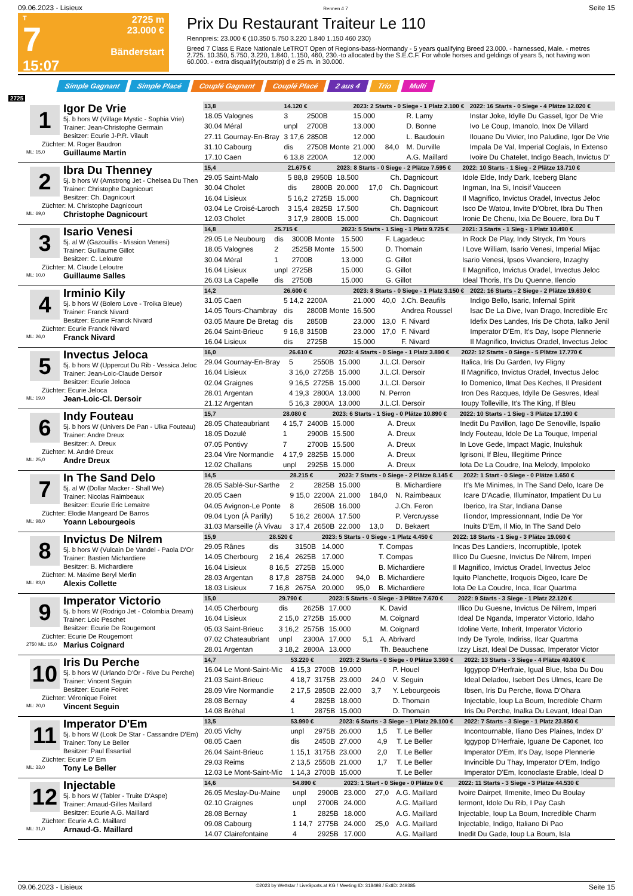09.06.2023 - Lisieux Rennen # 7 Seite 15
T
7
15:07
2725 m
23.000 €
Bänderstart
Prix Du Restaurant Traiteur Le 110
Rennpreis: 23.000 € (10.350 5.750 3.220 1.840 1.150 460 230)
Breed 7 Class E Race Nationale LeTROT Open of Regions-bass-Normandy - 5 years qualifying Breed 23.000. - harnessed, Male. - metres 2.725. 10.350, 5.750, 3.220, 1.840, 1.150, 460, 230.-to allocated by the S.E.C.F. For whole horses and geldings of years 5, not having won 60.000. - extra disqualify(outstrip) d e 25 m. in 30.000.
Simple Gagnant Simple Placé Couplé Gagnant Couplé Placé 2 aus 4 Trio Multi
2725
1
Igor De Vrie
5j. b hors W (Village Mystic - Sophia Vrie)
Trainer: Jean-Christophe Germain
Besitzer: Ecurie J-P.R. Vilault
Züchter: M. Roger Baudron
ML: 15,0
Guillaume Martin
| 13,8 | 14.120 € | | 2023: 2 Starts - 0 Siege - 1 Platz 2.100 € | | | | | 2022: 16 Starts - 0 Siege - 4 Plätze 12.020 € |
| 18.05 Valognes | 3 | 2500B | 15.000 | | R. Lamy | | | Instar Joke, Idylle Du Gassel, Igor De Vrie |
| 30.04 Méral | unpl | 2700B | 13.000 | | D. Bonne | | | Ivo Le Coup, Imanolo, Inox De Villard |
| 27.11 Gournay-En-Bray | 3 17,6 | 2850B | 12.000 | | L. Baudouin | | | Ilouane Du Vivier, Ino Paludine, Igor De Vrie |
| 31.10 Cabourg | dis | 2750B Monte | 21.000 | 84,0 | M. Durville | | | Impala De Val, Imperial Coglais, In Extenso |
| 17.10 Caen | 6 13,8 | 2200A | 12.000 | | A.G. Maillard | | | Ivoire Du Chatelet, Indigo Beach, Invictus D' |
2
Ibra Du Thenney
5j. b hors W (Amstrong Jet - Chelsea Du Then
Trainer: Christophe Dagnicourt
Besitzer: Ch. Dagnicourt
Züchter: M. Christophe Dagnicourt
ML: 69,0
Christophe Dagnicourt
| 15,4 | 21.675 € | | 2023: 8 Starts - 0 Siege - 2 Plätze 7.595 € | | | | | 2022: 10 Starts - 1 Sieg - 2 Plätze 13.710 € |
| 29.05 Saint-Malo | 5 88,8 | 2950B | 18.500 | | Ch. Dagnicourt | | | Idole Elde, Indy Dark, Iceberg Blanc |
| 30.04 Cholet | dis | 2800B | 20.000 | 17,0 | Ch. Dagnicourt | | | Ingman, Ina Si, Incisif Vauceen |
| 16.04 Lisieux | 5 16,2 | 2725B | 15.000 | | Ch. Dagnicourt | | | Il Magnifico, Invictus Oradel, Invectus Jeloc |
| 03.04 Le Croisé-Laroch | 3 15,4 | 2825B | 17.500 | | Ch. Dagnicourt | | | Isco De Watou, Invite D'Obret, Ibra Du Then |
| 12.03 Cholet | 3 17,9 | 2800B | 15.000 | | Ch. Dagnicourt | | | Ironie De Chenu, Ixia De Bouere, Ibra Du T |
3
Isario Venesi
5j. al W (Gazouillis - Mission Venesi)
Trainer: Guillaume Gillot
Besitzer: C. Leloutre
Züchter: M. Claude Leloutre
ML: 10,0
Guillaume Salles
| 14,8 | 25.715 € | | 2023: 5 Starts - 1 Sieg - 1 Platz 9.725 € | | | | | 2021: 3 Starts - 1 Sieg - 1 Platz 10.490 € |
| 29.05 Le Neubourg | dis | 3000B Monte | 15.500 | | F. Lagadeuc | | | In Rock De Play, Indy Stryck, I'm Yours |
| 18.05 Valognes | 2 | 2525B Monte | 15.500 | | D. Thomain | | | I Love William, Isario Venesi, Imperial Mijac |
| 30.04 Méral | 1 | 2700B | 13.000 | | G. Gillot | | | Isario Venesi, Ipsos Vivanciere, Inzaghy |
| 16.04 Lisieux | unpl | 2725B | 15.000 | | G. Gillot | | | Il Magnifico, Invictus Oradel, Invectus Jeloc |
| 26.03 La Capelle | dis | 2750B | 15.000 | | G. Gillot | | | Ideal Thoris, It's Du Quenne, Ilencio |
4
Irminio Kily
5j. b hors W (Bolero Love - Troika Bleue)
Trainer: Franck Nivard
Besitzer: Ecurie Franck Nivard
Züchter: Ecurie Franck Nivard
ML: 26,0
Franck Nivard
| 14,2 | 26.600 € | | 2023: 8 Starts - 0 Siege - 1 Platz 3.150 € | | | | | 2022: 16 Starts - 2 Siege - 2 Plätze 19.630 € |
| 31.05 Caen | 5 14,2 | 2200A | 21.000 | 40,0 | J.Ch. Beaufils | | | Indigo Bello, Isaric, Infernal Spirit |
| 14.05 Tours-Chambray | dis | 2800B Monte | 16.500 | | Andrea Roussel | | | Isac De La Dive, Ivan Drago, Incredible Erc |
| 03.05 Maure De Bretag | dis | 2850B | 23.000 | 13,0 | F. Nivard | | | Idefix Des Landes, Iris De Chota, Ialko Jenil |
| 26.04 Saint-Brieuc | 9 16,8 | 3150B | 23.000 | 17,0 | F. Nivard | | | Imperator D'Em, It's Day, Isope Plennerie |
| 16.04 Lisieux | dis | 2725B | 15.000 | | F. Nivard | | | Il Magnifico, Invictus Oradel, Invectus Jeloc |
5
Invectus Jeloca
5j. b hors W (Uppercut Du Rib - Vessica Jeloc
Trainer: Jean-Loic-Claude Dersoir
Besitzer: Ecurie Jeloca
Züchter: Ecurie Jeloca
ML: 19,0
Jean-Loic-Cl. Dersoir
| 16,0 | 26.610 € | | 2023: 4 Starts - 0 Siege - 1 Platz 3.890 € | | | | | 2022: 12 Starts - 0 Siege - 5 Plätze 17.770 € |
| 29.04 Gournay-En-Bray | 5 | 2550B | 15.000 | | J.L.Cl. Dersoir | | | Italica, Iris Du Garden, Ivy Fligny |
| 16.04 Lisieux | 3 16,0 | 2725B | 15.000 | | J.L.Cl. Dersoir | | | Il Magnifico, Invictus Oradel, Invectus Jeloc |
| 02.04 Graignes | 9 16,5 | 2725B | 15.000 | | J.L.Cl. Dersoir | | | Io Domenico, Ilmat Des Keches, Il President |
| 28.01 Argentan | 4 19,3 | 2800A | 13.000 | | N. Perron | | | Iron Des Racques, Idylle De Gesvres, Ideal |
| 21.12 Argentan | 5 16,3 | 2800A | 13.000 | | J.L.Cl. Dersoir | | | Ioupy Tolleville, It's The King, If Bleu |
6
Indy Fouteau
5j. b hors W (Univers De Pan - Ulka Fouteau)
Trainer: Andre Dreux
Besitzer: A. Dreux
Züchter: M. André Dreux
ML: 25,0
Andre Dreux
| 15,7 | 28.080 € | | 2023: 6 Starts - 1 Sieg - 0 Plätze 10.890 € | | | | | 2022: 10 Starts - 1 Sieg - 3 Plätze 17.190 € |
| 28.05 Chateaubriant | 4 15,7 | 2400B | 15.000 | | A. Dreux | | | Inedit Du Pavillon, Iago De Senoville, Ispalio |
| 18.05 Dozulé | 1 | 2900B | 15.500 | | A. Dreux | | | Indy Fouteau, Idole De La Touque, Imperial |
| 07.05 Pontivy | 7 | 2700B | 15.500 | | A. Dreux | | | In Love Gede, Impact Magic, Inukshuk |
| 23.04 Vire Normandie | 4 17,9 | 2825B | 15.000 | | A. Dreux | | | Igrisoni, If Bleu, Illegitime Prince |
| 12.02 Challans | unpl | 2925B | 15.000 | | A. Dreux | | | Iota De La Coudre, Ina Melody, Impoloko |
7
In The Sand Delo
5j. al W (Dollar Macker - Shall We)
Trainer: Nicolas Raimbeaux
Besitzer: Ecurie Eric Lemaitre
Züchter: Elodie Mangeard De Barros
ML: 98,0
Yoann Lebourgeois
| 14,5 | 28.215 € | | 2023: 7 Starts - 0 Siege - 2 Plätze 8.145 € | | | | | 2022: 1 Start - 0 Siege - 0 Plätze 1.650 € |
| 28.05 Sablé-Sur-Sarthe | 2 | 2825B | 15.000 | | B. Michardiere | | | It's Me Minimes, In The Sand Delo, Icare De |
| 20.05 Caen | 9 15,0 | 2200A | 21.000 | 184,0 | N. Raimbeaux | | | Icare D'Acadie, Illuminator, Impatient Du Lu |
| 04.05 Avignon-Le Ponte | 8 | 2650B | 16.000 | | J.Ch. Feron | | | Iberico, Ira Star, Indiana Danse |
| 09.04 Lyon (À Parilly) | 5 16,2 | 2600A | 17.500 | | P. Vercruysse | | | Iliondor, Impressionnant, Indie De Yor |
| 31.03 Marseille (À Vivau | 3 17,4 | 2650B | 22.000 | 13,0 | D. Bekaert | | | Inuits D'Em, Il Mio, In The Sand Delo |
8
Invictus De Nilrem
5j. b hors W (Vulcain De Vandel - Paola D'Or
Trainer: Bastien Michardiere
Besitzer: B. Michardiere
Züchter: M. Maxime Beryl Merlin
ML: 93,0
Alexis Collette
| 15,9 | 28.520 € | | 2023: 5 Starts - 0 Siege - 1 Platz 4.450 € | | | | | 2022: 18 Starts - 1 Sieg - 3 Plätze 19.060 € |
| 29.05 Rânes | dis | 3150B | 14.000 | | T. Compas | | | Incas Des Landiers, Incorruptible, Ipotek |
| 14.05 Cherbourg | 2 16,4 | 2625B | 17.000 | | T. Compas | | | Illico Du Guesne, Invictus De Nilrem, Imperi |
| 16.04 Lisieux | 8 16,5 | 2725B | 15.000 | | B. Michardiere | | | Il Magnifico, Invictus Oradel, Invectus Jeloc |
| 28.03 Argentan | 8 17,8 | 2875B | 24.000 | 94,0 | B. Michardiere | | | Iquito Planchette, Iroquois Digeo, Icare De |
| 18.03 Lisieux | 7 16,8 | 2675A | 20.000 | 95,0 | B. Michardiere | | | Iota De La Coudre, Inca, Ilcar Quartma |
9
Imperator Victorio
5j. b hors W (Rodrigo Jet - Colombia Dream)
Trainer: Loic Peschet
Besitzer: Ecurie De Rougemont
Züchter: Ecurie De Rougemont
2750 ML: 15,0
Marius Coignard
| 15,0 | 29.790 € | | 2023: 5 Starts - 0 Siege - 3 Plätze 7.670 € | | | | | 2022: 9 Starts - 3 Siege - 1 Platz 22.120 € |
| 14.05 Cherbourg | dis | 2625B | 17.000 | | K. David | | | Illico Du Guesne, Invictus De Nilrem, Imperi |
| 16.04 Lisieux | 2 15,0 | 2725B | 15.000 | | M. Coignard | | | Ideal De Nganda, Imperator Victorio, Idaho |
| 05.03 Saint-Brieuc | 3 16,2 | 2575B | 15.000 | | M. Coignard | | | Idoline Verte, Inherit, Imperator Victorio |
| 07.02 Chateaubriant | unpl | 2300A | 17.000 | 5,1 | A. Abrivard | | | Indy De Tyrole, Indiriss, Ilcar Quartma |
| 28.01 Argentan | 3 18,2 | 2800A | 13.000 | | Th. Beauchene | | | Izzy Liszt, Ideal De Dussac, Imperator Victor |
10
Iris Du Perche
5j. b hors W (Urlando D'Or - Rive Du Perche)
Trainer: Vincent Seguin
Besitzer: Ecurie Foiret
Züchter: Véronique Foiret
ML: 20,0
Vincent Seguin
| 14,7 | 53.220 € | | 2023: 2 Starts - 0 Siege - 0 Plätze 3.360 € | | | | | 2022: 13 Starts - 3 Siege - 4 Plätze 40.800 € |
| 16.04 Le Mont-Saint-Mic | 4 15,3 | 2700B | 19.000 | | P. Houel | | | Iggypop D'Herfraie, Igual Blue, Isba Du Dou |
| 21.03 Saint-Brieuc | 4 18,7 | 3175B | 23.000 | 24,0 | V. Seguin | | | Ideal Deladou, Isebert Des Ulmes, Icare De |
| 28.09 Vire Normandie | 2 17,5 | 2850B | 22.000 | 3,7 | Y. Lebourgeois | | | Ibsen, Iris Du Perche, Ilowa D'Ohara |
| 28.08 Bernay | 4 | 2825B | 18.000 | | D. Thomain | | | Injectable, Ioup La Boum, Incredible Charm |
| 14.08 Bréhal | 1 | 2875B | 15.000 | | D. Thomain | | | Iris Du Perche, Inalka Du Levant, Ideal Dan |
11
Imperator D'Em
5j. b hors W (Look De Star - Cassandre D'Em)
Trainer: Tony Le Beller
Besitzer: Paul Essartial
Züchter: Ecurie D' Em
ML: 33,0
Tony Le Beller
| 13,5 | 53.990 € | | 2023: 6 Starts - 3 Siege - 1 Platz 29.100 € | | | | | 2022: 7 Starts - 3 Siege - 1 Platz 23.850 € |
| 20.05 Vichy | unpl | 2975B | 26.000 | 1,5 | T. Le Beller | | | Incontournable, Iliano Des Plaines, Index D' |
| 08.05 Caen | dis | 2450B | 27.000 | 4,9 | T. Le Beller | | | Iggypop D'Herfraie, Iguane De Caponet, Ico |
| 26.04 Saint-Brieuc | 1 15,1 | 3175B | 23.000 | 2,0 | T. Le Beller | | | Imperator D'Em, It's Day, Isope Plennerie |
| 29.03 Reims | 2 13,5 | 2550B | 21.000 | 1,7 | T. Le Beller | | | Invincible Du Thay, Imperator D'Em, Indigo |
| 12.03 Le Mont-Saint-Mic | 1 14,3 | 2700B | 15.000 | | T. Le Beller | | | Imperator D'Em, Iconoclaste Erable, Ideal D |
12
Injectable
5j. b hors W (Tabler - Truite D'Aspe)
Trainer: Arnaud-Gilles Maillard
Besitzer: Ecurie A.G. Maillard
Züchter: Ecurie A.G. Maillard
ML: 31,0
Arnaud-G. Maillard
| 14,6 | 54.890 € | | 2023: 1 Start - 0 Siege - 0 Plätze 0 € | | | | | 2022: 11 Starts - 3 Siege - 3 Plätze 44.530 € |
| 26.05 Meslay-Du-Maine | unpl | 2900B | 23.000 | 27,0 | A.G. Maillard | | | Ivoire Dairpet, Ilmenite, Imeo Du Boulay |
| 02.10 Graignes | unpl | 2700B | 24.000 | | A.G. Maillard | | | Iermont, Idole Du Rib, I Pay Cash |
| 28.08 Bernay | 1 | 2825B | 18.000 | | A.G. Maillard | | | Injectable, Ioup La Boum, Incredible Charm |
| 09.08 Cabourg | 1 14,7 | 2775B | 24.000 | 25,0 | A.G. Maillard | | | Injectable, Indigo, Italiano Di Pao |
| 14.07 Clairefontaine | 4 | 2925B | 17.000 | | A.G. Maillard | | | Inedit Du Gade, Ioup La Boum, Isla |
09.06.2023 - Lisieux ©2023 by Wettstar / LiveSports.at KG / Meeting ID: 318498 / ExtID: 249385 Seite 15